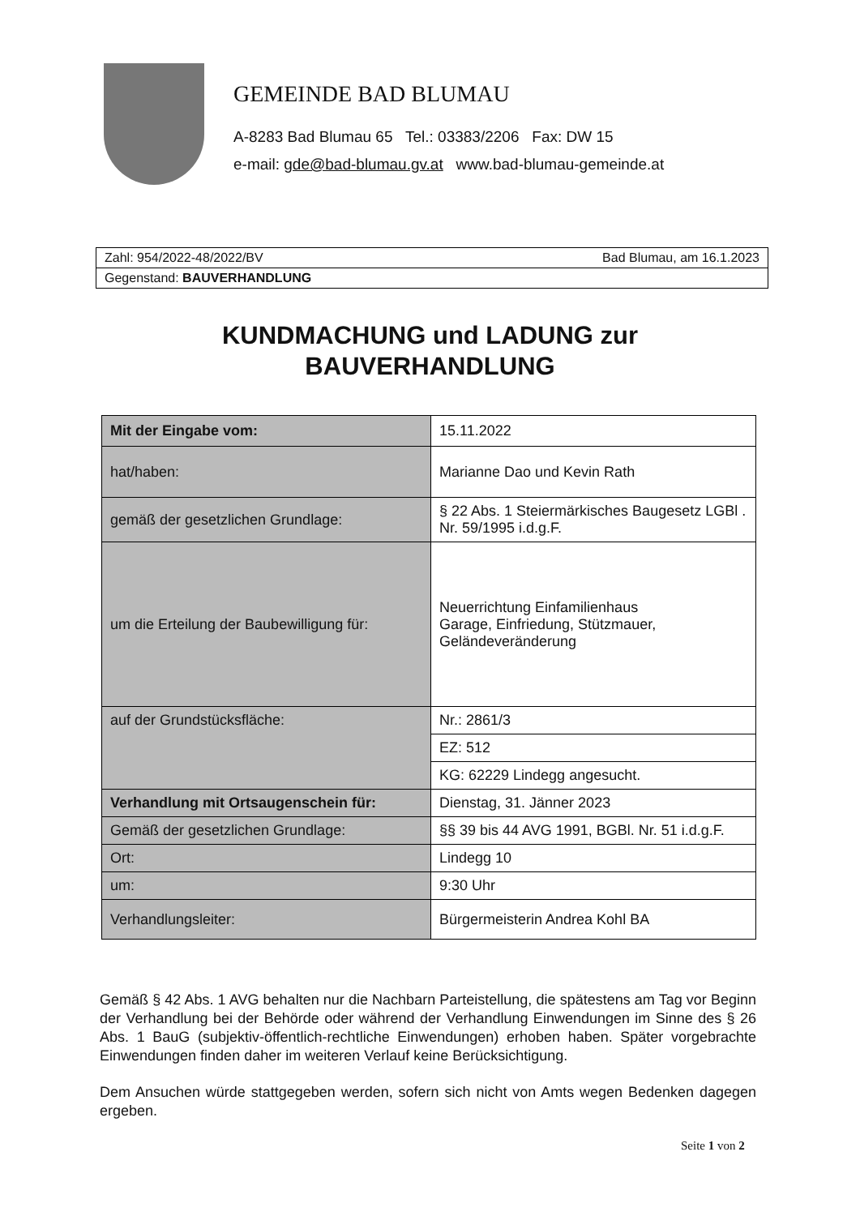GEMEINDE BAD BLUMAU
A-8283 Bad Blumau 65 Tel.: 03383/2206 Fax: DW 15
e-mail: gde@bad-blumau.gv.at www.bad-blumau-gemeinde.at
Zahl: 954/2022-48/2022/BV Bad Blumau, am 16.1.2023
Gegenstand: BAUVERHANDLUNG
KUNDMACHUNG und LADUNG zur
BAUVERHANDLUNG
| Mit der Eingabe vom: | 15.11.2022 |
| hat/haben: | Marianne Dao und Kevin Rath |
| gemäß der gesetzlichen Grundlage: | § 22 Abs. 1 Steiermärkisches Baugesetz LGBl . Nr. 59/1995 i.d.g.F. |
| um die Erteilung der Baubewilligung für: | Neuerrichtung Einfamilienhaus Garage, Einfriedung, Stützmauer, Geländeveränderung |
| auf der Grundstücksfläche: | Nr.: 2861/3 |
| | EZ: 512 |
| | KG: 62229 Lindegg angesucht. |
| Verhandlung mit Ortsaugenschein für: | Dienstag, 31. Jänner 2023 |
| Gemäß der gesetzlichen Grundlage: | §§ 39 bis 44 AVG 1991, BGBl. Nr. 51 i.d.g.F. |
| Ort: | Lindegg 10 |
| um: | 9:30 Uhr |
| Verhandlungsleiter: | Bürgermeisterin Andrea Kohl BA |
Gemäß § 42 Abs. 1 AVG behalten nur die Nachbarn Parteistellung, die spätestens am Tag vor Beginn der Verhandlung bei der Behörde oder während der Verhandlung Einwendungen im Sinne des § 26 Abs. 1 BauG (subjektiv-öffentlich-rechtliche Einwendungen) erhoben haben. Später vorgebrachte Einwendungen finden daher im weiteren Verlauf keine Berücksichtigung.
Dem Ansuchen würde stattgegeben werden, sofern sich nicht von Amts wegen Bedenken dagegen ergeben.
Seite 1 von 2